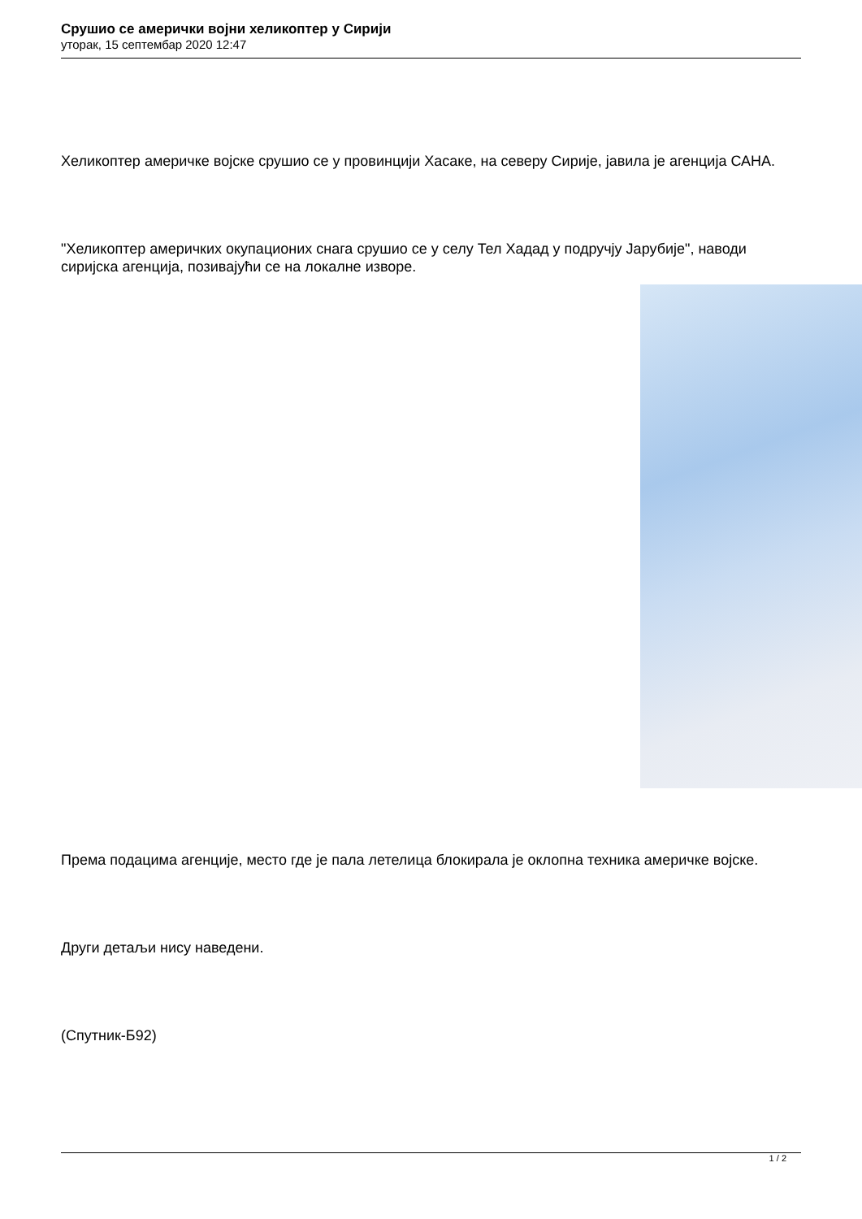Срушио се амерички војни хеликоптер у Сирији
уторак, 15 септембар 2020 12:47
Хеликоптер америчке војске срушио се у провинцији Хасаке, на северу Сирије, јавила је агенција САНА.
"Хеликоптер америчких окупационих снага срушио се у селу Тел Хадад у подручју Јарубије", наводи сиријска агенција, позивајући се на локалне изворе.
Према подацима агенције, место где је пала летелица блокирала је оклопна техника америчке војске.
Други детаљи нису наведени.
(Спутник-Б92)
1 / 2